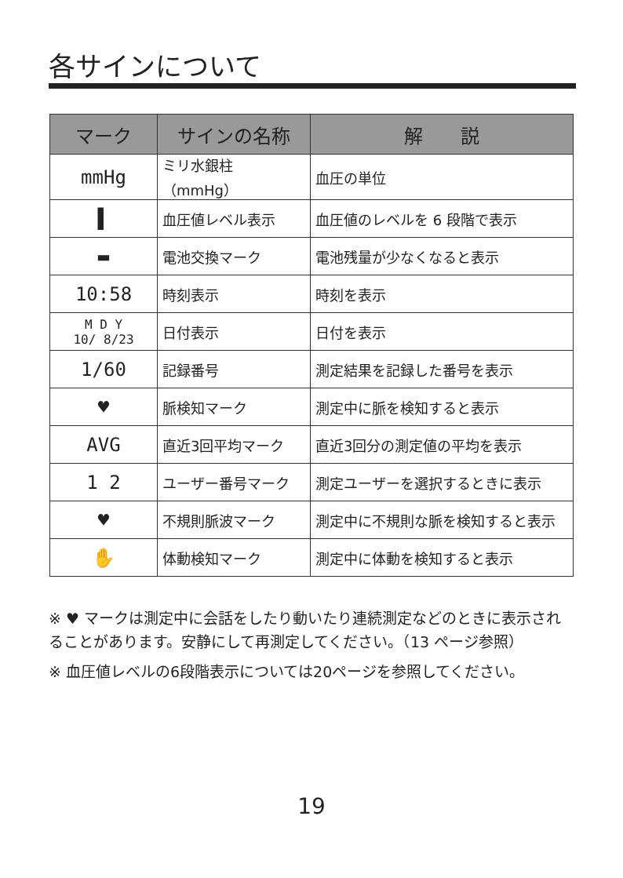各サインについて
| マーク | サインの名称 | 解 説 |
| --- | --- | --- |
| mmHg | ミリ水銀柱（mmHg） | 血圧の単位 |
| ▌ | 血圧値レベル表示 | 血圧値のレベルを 6 段階で表示 |
| ▬ | 電池交換マーク | 電池残量が少なくなると表示 |
| 10:58 | 時刻表示 | 時刻を表示 |
| M D Y 10/ 8/23 | 日付表示 | 日付を表示 |
| 1/60 | 記録番号 | 測定結果を記録した番号を表示 |
| ♥ | 脈検知マーク | 測定中に脈を検知すると表示 |
| AVG | 直近3回平均マーク | 直近3回分の測定値の平均を表示 |
| 1 2 | ユーザー番号マーク | 測定ユーザーを選択するときに表示 |
| ♥ | 不規則脈波マーク | 測定中に不規則な脈を検知すると表示 |
| ✋ | 体動検知マーク | 測定中に体動を検知すると表示 |
※ ♥ マークは測定中に会話をしたり動いたり連続測定などのときに表示されることがあります。安静にして再測定してください。（13 ページ参照）
※ 血圧値レベルの6段階表示については20ページを参照してください。
19